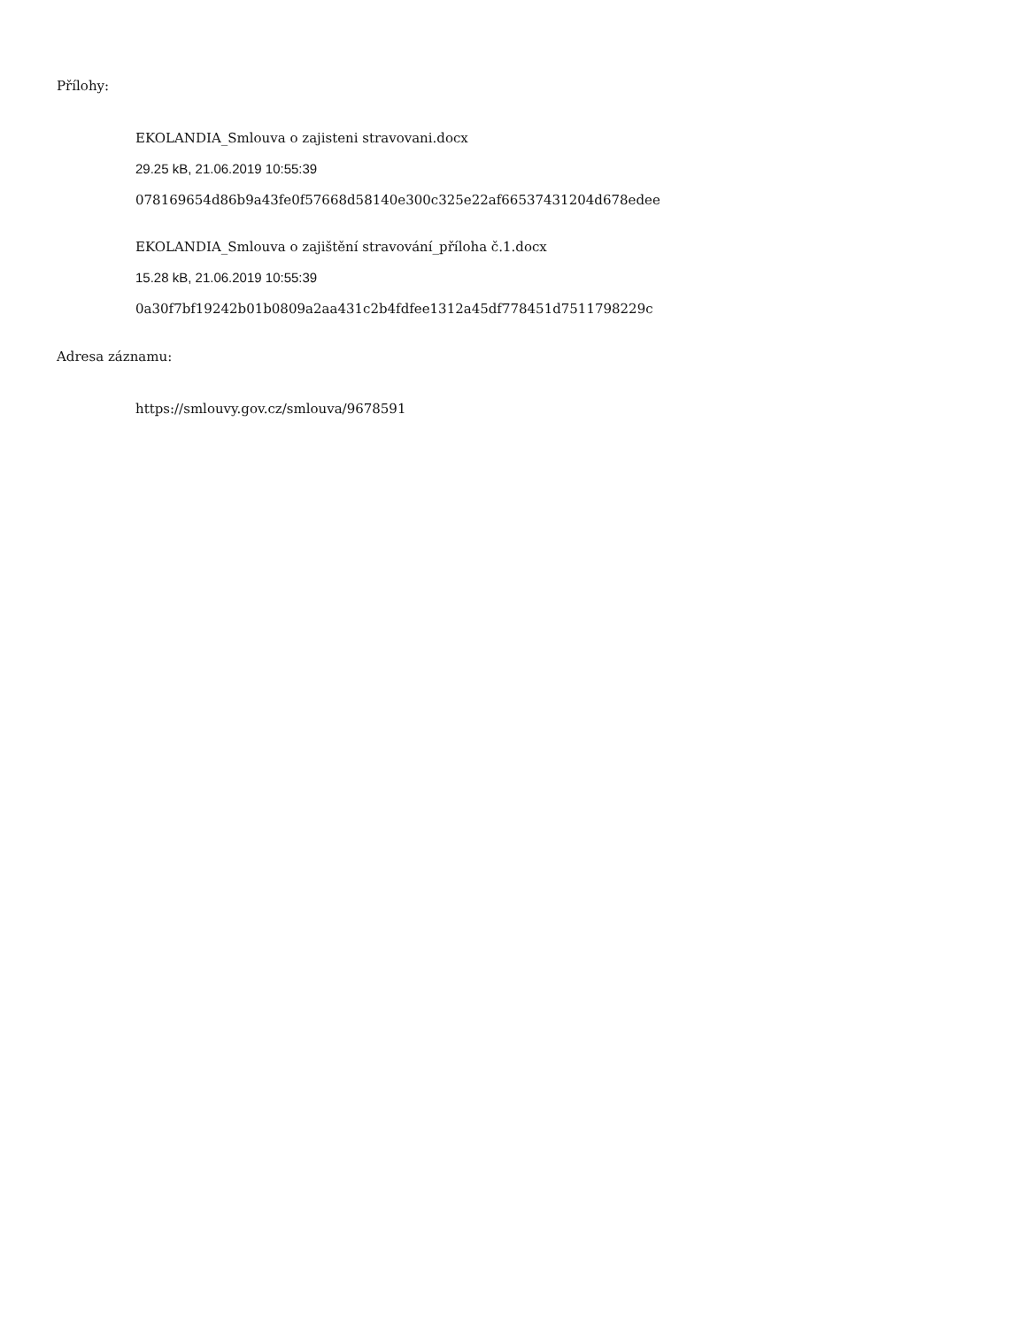Přílohy:
EKOLANDIA_Smlouva o zajisteni stravovani.docx
29.25 kB, 21.06.2019 10:55:39
078169654d86b9a43fe0f57668d58140e300c325e22af66537431204d678edee
EKOLANDIA_Smlouva o zajištění stravování_příloha č.1.docx
15.28 kB, 21.06.2019 10:55:39
0a30f7bf19242b01b0809a2aa431c2b4fdfee1312a45df778451d7511798229c
Adresa záznamu:
https://smlouvy.gov.cz/smlouva/9678591